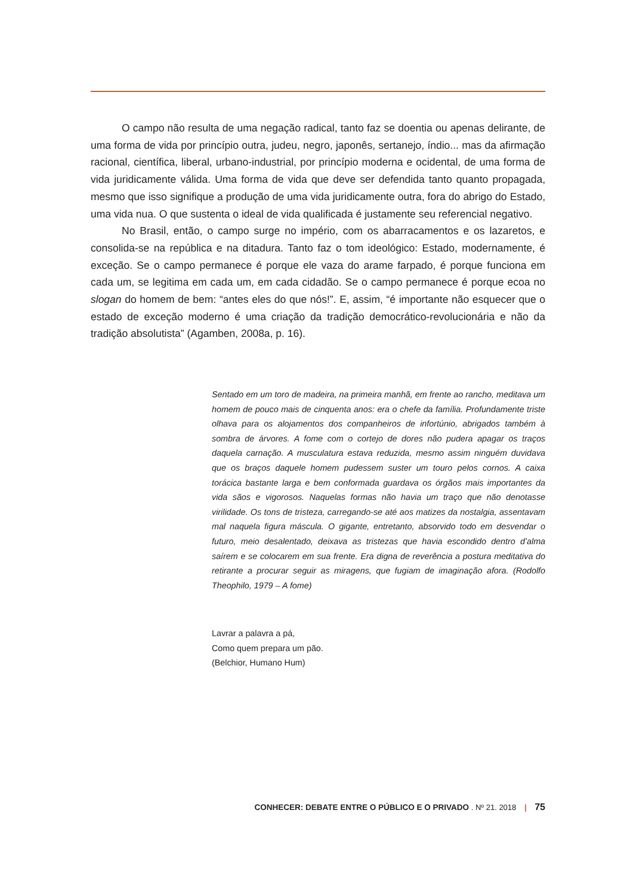O campo não resulta de uma negação radical, tanto faz se doentia ou apenas delirante, de uma forma de vida por princípio outra, judeu, negro, japonês, sertanejo, índio... mas da afirmação racional, científica, liberal, urbano-industrial, por princípio moderna e ocidental, de uma forma de vida juridicamente válida. Uma forma de vida que deve ser defendida tanto quanto propagada, mesmo que isso signifique a produção de uma vida juridicamente outra, fora do abrigo do Estado, uma vida nua. O que sustenta o ideal de vida qualificada é justamente seu referencial negativo.
No Brasil, então, o campo surge no império, com os abarracamentos e os lazaretos, e consolida-se na república e na ditadura. Tanto faz o tom ideológico: Estado, modernamente, é exceção. Se o campo permanece é porque ele vaza do arame farpado, é porque funciona em cada um, se legitima em cada um, em cada cidadão. Se o campo permanece é porque ecoa no slogan do homem de bem: “antes eles do que nós!”. E, assim, “é importante não esquecer que o estado de exceção moderno é uma criação da tradição democrático-revolucionária e não da tradição absolutista” (Agamben, 2008a, p. 16).
Sentado em um toro de madeira, na primeira manhã, em frente ao rancho, meditava um homem de pouco mais de cinquenta anos: era o chefe da família. Profundamente triste olhava para os alojamentos dos companheiros de infortúnio, abrigados também à sombra de árvores. A fome com o cortejo de dores não pudera apagar os traços daquela carnação. A musculatura estava reduzida, mesmo assim ninguém duvidava que os braços daquele homem pudessem suster um touro pelos cornos. A caixa torácica bastante larga e bem conformada guardava os órgãos mais importantes da vida sãos e vigorosos. Naquelas formas não havia um traço que não denotasse virilidade. Os tons de tristeza, carregando-se até aos matizes da nostalgia, assentavam mal naquela figura máscula. O gigante, entretanto, absorvido todo em desvendar o futuro, meio desalentado, deixava as tristezas que havia escondido dentro d’alma saírem e se colocarem em sua frente. Era digna de reverência a postura meditativa do retirante a procurar seguir as miragens, que fugiam de imaginação afora. (Rodolfo Theophilo, 1979 – A fome)
Lavrar a palavra a pá,
Como quem prepara um pão.
(Belchior, Humano Hum)
CONHECER: DEBATE ENTRE O PÚBLICO E O PRIVADO . Nº 21. 2018 | 75